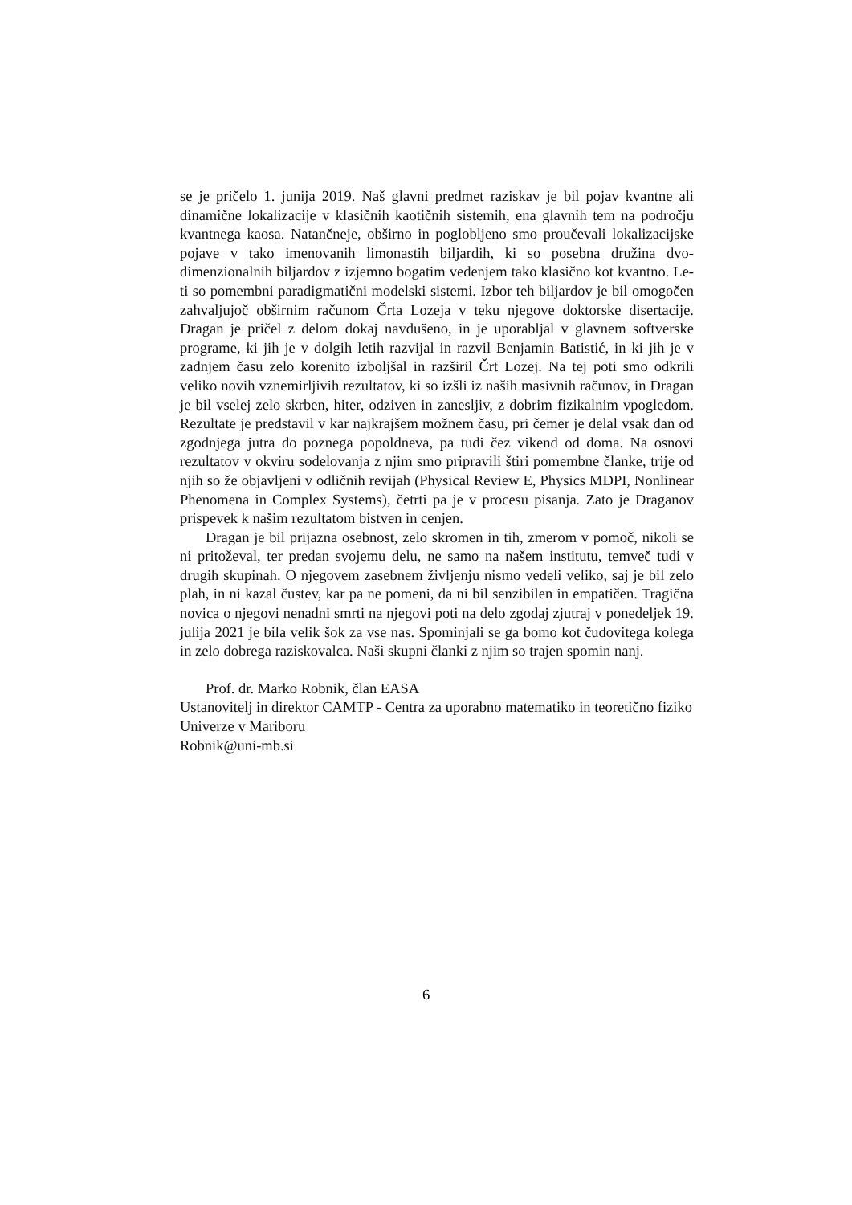se je pričelo 1. junija 2019. Naš glavni predmet raziskav je bil pojav kvantne ali dinamične lokalizacije v klasičnih kaotičnih sistemih, ena glavnih tem na področju kvantnega kaosa. Natančneje, obširno in poglobljeno smo proučevali lokalizacijske pojave v tako imenovanih limonastih biljardih, ki so posebna družina dvo-dimenzionalnih biljardov z izjemno bogatim vedenjem tako klasično kot kvantno. Le-ti so pomembni paradigmatični modelski sistemi. Izbor teh biljardov je bil omogočen zahvaljujoč obširnim računom Črta Lozeja v teku njegove doktorske disertacije. Dragan je pričel z delom dokaj navdušeno, in je uporabljal v glavnem softverske programe, ki jih je v dolgih letih razvijal in razvil Benjamin Batistić, in ki jih je v zadnjem času zelo korenito izboljšal in razširil Črt Lozej. Na tej poti smo odkrili veliko novih vznemirljivih rezultatov, ki so izšli iz naših masivnih računov, in Dragan je bil vselej zelo skrben, hiter, odziven in zanesljiv, z dobrim fizikalnim vpogledom. Rezultate je predstavil v kar najkrajšem možnem času, pri čemer je delal vsak dan od zgodnjega jutra do poznega popoldneva, pa tudi čez vikend od doma. Na osnovi rezultatov v okviru sodelovanja z njim smo pripravili štiri pomembne članke, trije od njih so že objavljeni v odličnih revijah (Physical Review E, Physics MDPI, Nonlinear Phenomena in Complex Systems), četrti pa je v procesu pisanja. Zato je Draganov prispevek k našim rezultatom bistven in cenjen.
Dragan je bil prijazna osebnost, zelo skromen in tih, zmerom v pomoč, nikoli se ni pritoževal, ter predan svojemu delu, ne samo na našem institutu, temveč tudi v drugih skupinah. O njegovem zasebnem življenju nismo vedeli veliko, saj je bil zelo plah, in ni kazal čustev, kar pa ne pomeni, da ni bil senzibilen in empatičen. Tragična novica o njegovi nenadni smrti na njegovi poti na delo zgodaj zjutraj v ponedeljek 19. julija 2021 je bila velik šok za vse nas. Spominjali se ga bomo kot čudovitega kolega in zelo dobrega raziskovalca. Naši skupni članki z njim so trajen spomin nanj.
Prof. dr. Marko Robnik, član EASA
Ustanovitelj in direktor CAMTP - Centra za uporabno matematiko in teoretično fiziko Univerze v Mariboru
Robnik@uni-mb.si
6